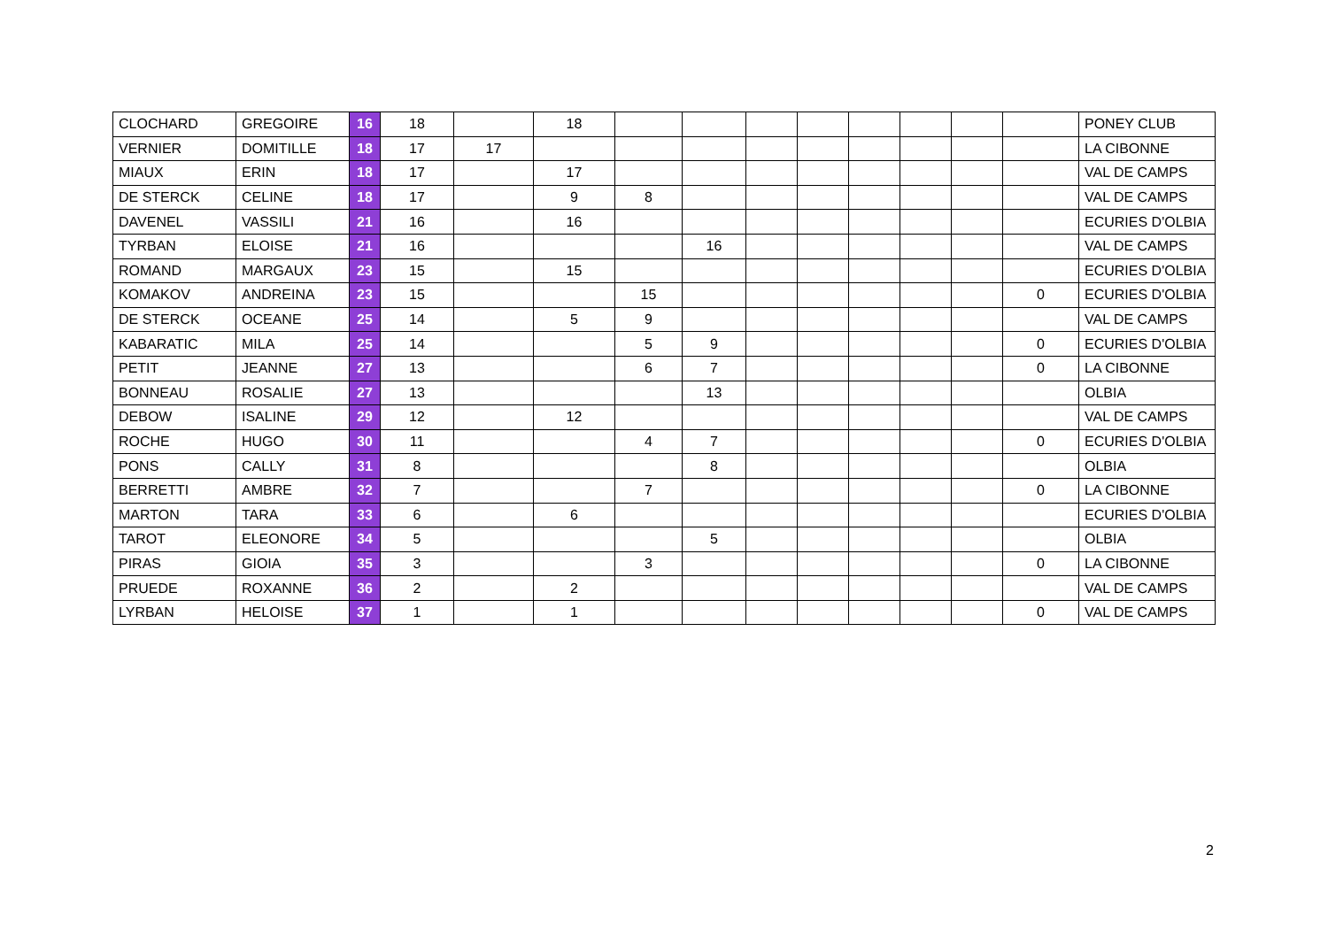| CLOCHARD | GREGOIRE | 16 | 18 | | 18 | | | | | | | | | PONEY CLUB |
| VERNIER | DOMITILLE | 18 | 17 | 17 | | | | | | | | | | LA CIBONNE |
| MIAUX | ERIN | 18 | 17 | | 17 | | | | | | | | | VAL DE CAMPS |
| DE STERCK | CELINE | 18 | 17 | | 9 | 8 | | | | | | | | VAL DE CAMPS |
| DAVENEL | VASSILI | 21 | 16 | | 16 | | | | | | | | | ECURIES D'OLBIA |
| TYRBAN | ELOISE | 21 | 16 | | | | 16 | | | | | | | VAL DE CAMPS |
| ROMAND | MARGAUX | 23 | 15 | | 15 | | | | | | | | | ECURIES D'OLBIA |
| KOMAKOV | ANDREINA | 23 | 15 | | | 15 | | | | | | | 0 | ECURIES D'OLBIA |
| DE STERCK | OCEANE | 25 | 14 | | 5 | 9 | | | | | | | | VAL DE CAMPS |
| KABARATIC | MILA | 25 | 14 | | | 5 | 9 | | | | | | 0 | ECURIES D'OLBIA |
| PETIT | JEANNE | 27 | 13 | | | 6 | 7 | | | | | | 0 | LA CIBONNE |
| BONNEAU | ROSALIE | 27 | 13 | | | | 13 | | | | | | | OLBIA |
| DEBOW | ISALINE | 29 | 12 | | 12 | | | | | | | | | VAL DE CAMPS |
| ROCHE | HUGO | 30 | 11 | | | 4 | 7 | | | | | | 0 | ECURIES D'OLBIA |
| PONS | CALLY | 31 | 8 | | | | 8 | | | | | | | OLBIA |
| BERRETTI | AMBRE | 32 | 7 | | | 7 | | | | | | | 0 | LA CIBONNE |
| MARTON | TARA | 33 | 6 | | 6 | | | | | | | | | ECURIES D'OLBIA |
| TAROT | ELEONORE | 34 | 5 | | | | 5 | | | | | | | OLBIA |
| PIRAS | GIOIA | 35 | 3 | | | 3 | | | | | | | 0 | LA CIBONNE |
| PRUEDE | ROXANNE | 36 | 2 | | 2 | | | | | | | | | VAL DE CAMPS |
| LYRBAN | HELOISE | 37 | 1 | | 1 | | | | | | | | 0 | VAL DE CAMPS |
2